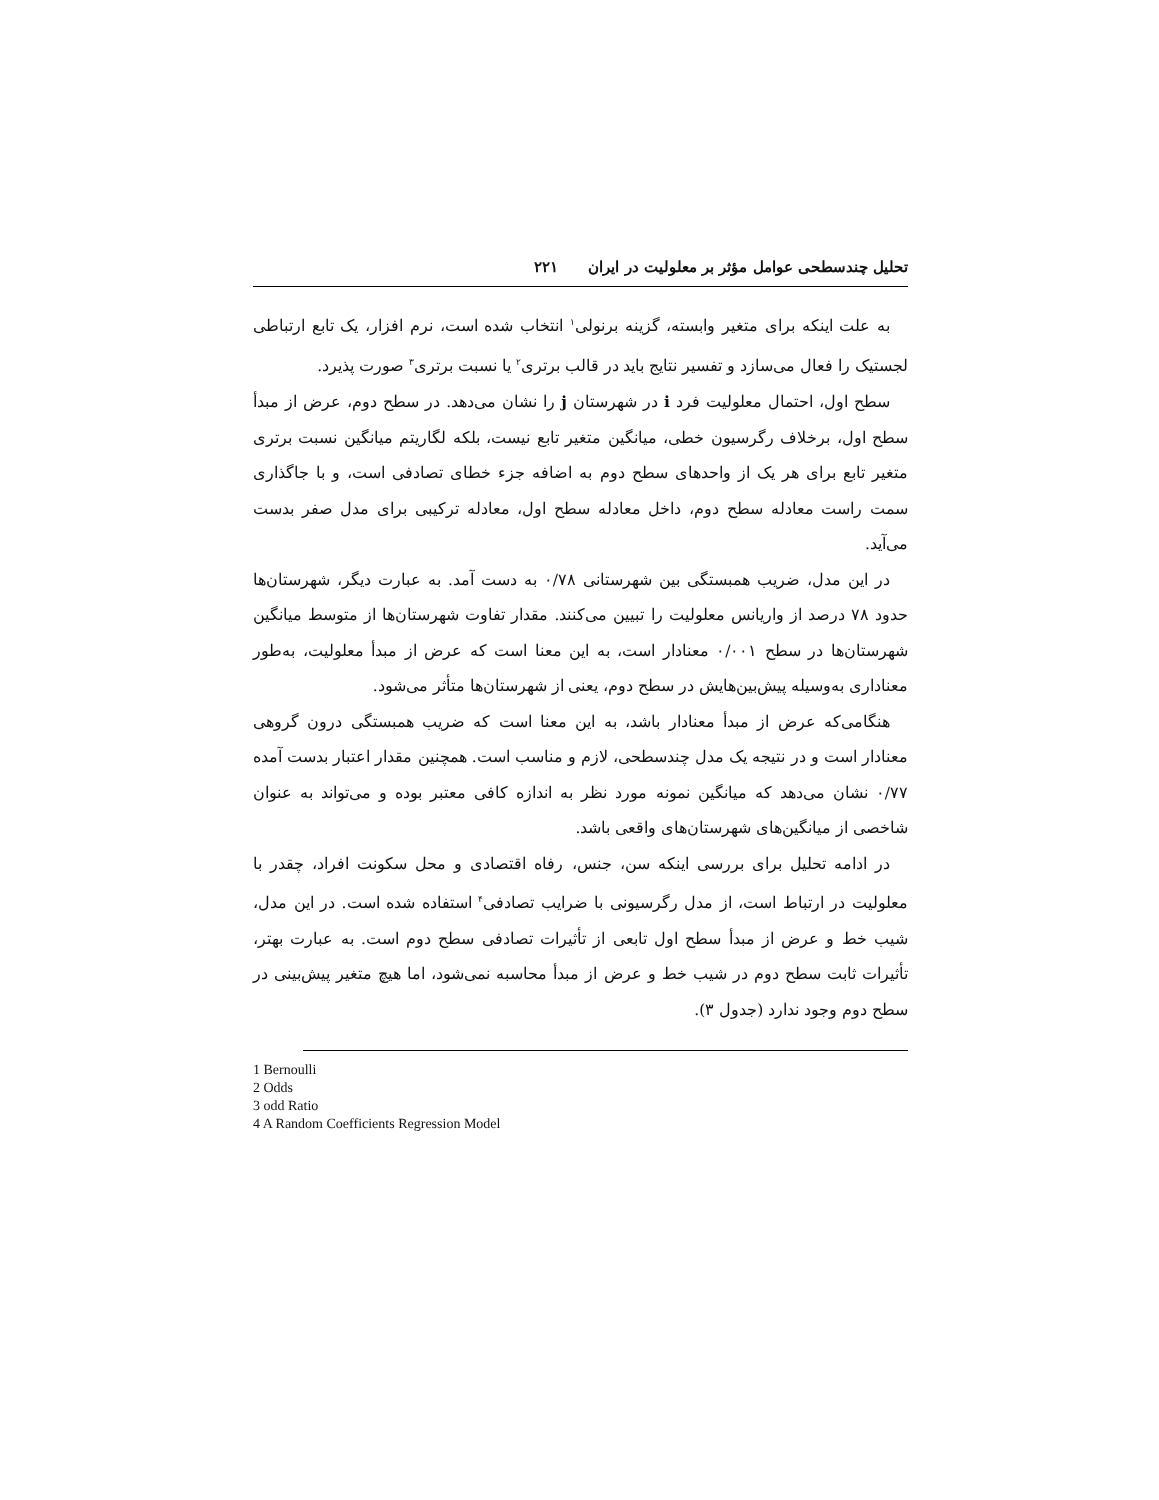تحلیل چندسطحی عوامل مؤثر بر معلولیت در ایران ۲۲۱
به علت اینکه برای متغیر وابسته، گزینه برنولی<sup>۱</sup> انتخاب شده است، نرم افزار، یک تابع ارتباطی لجستیک را فعال می‌سازد و تفسیر نتایج باید در قالب برتری<sup>۲</sup> یا نسبت برتری<sup>۳</sup> صورت پذیرد.
سطح اول، احتمال معلولیت فرد i در شهرستان j را نشان می‌دهد. در سطح دوم، عرض از مبدأ سطح اول، برخلاف رگرسیون خطی، میانگین متغیر تابع نیست، بلکه لگاریتم میانگین نسبت برتری متغیر تابع برای هر یک از واحدهای سطح دوم به اضافه جزء خطای تصادفی است، و با جاگذاری سمت راست معادله سطح دوم، داخل معادله سطح اول، معادله ترکیبی برای مدل صفر بدست می‌آید.
در این مدل، ضریب همبستگی بین شهرستانی ۰/۷۸ به دست آمد. به عبارت دیگر، شهرستان‌ها حدود ۷۸ درصد از واریانس معلولیت را تبیین می‌کنند. مقدار تفاوت شهرستان‌ها از متوسط میانگین شهرستان‌ها در سطح ۰/۰۰۱ معنادار است، به این معنا است که عرض از مبدأ معلولیت، به‌طور معناداری به‌وسیله پیش‌بین‌هایش در سطح دوم، یعنی از شهرستان‌ها متأثر می‌شود.
هنگامی‌که عرض از مبدأ معنادار باشد، به این معنا است که ضریب همبستگی درون گروهی معنادار است و در نتیجه یک مدل چندسطحی، لازم و مناسب است. همچنین مقدار اعتبار بدست آمده ۰/۷۷ نشان می‌دهد که میانگین نمونه مورد نظر به اندازه کافی معتبر بوده و می‌تواند به عنوان شاخصی از میانگین‌های شهرستان‌های واقعی باشد.
در ادامه تحلیل برای بررسی اینکه سن، جنس، رفاه اقتصادی و محل سکونت افراد، چقدر با معلولیت در ارتباط است، از مدل رگرسیونی با ضرایب تصادفی<sup>۴</sup> استفاده شده است. در این مدل، شیب خط و عرض از مبدأ سطح اول تابعی از تأثیرات تصادفی سطح دوم است. به عبارت بهتر، تأثیرات ثابت سطح دوم در شیب خط و عرض از مبدأ محاسبه نمی‌شود، اما هیچ متغیر پیش‌بینی در سطح دوم وجود ندارد (جدول ۳).
1 Bernoulli
2 Odds
3 odd Ratio
4 A Random Coefficients Regression Model